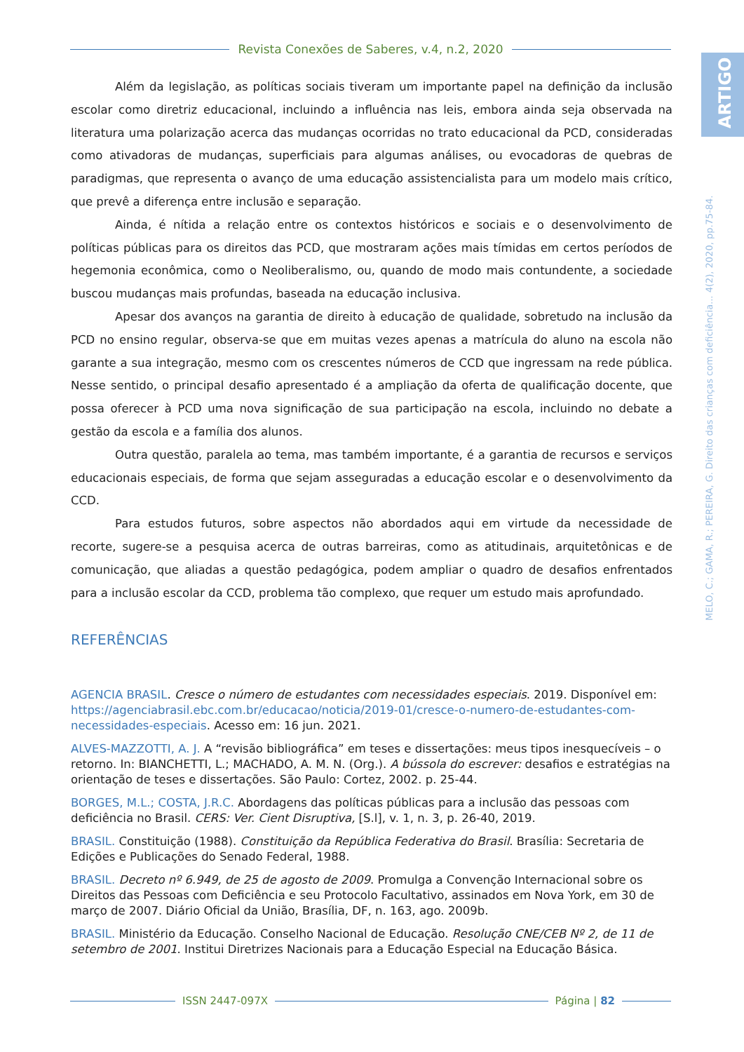Revista Conexões de Saberes, v.4, n.2, 2020
ARTIGO
MELO, C.; GAMA, R.; PEREIRA, G. Direito das crianças com deficiência... 4(2), 2020, pp.75-84.
Além da legislação, as políticas sociais tiveram um importante papel na definição da inclusão escolar como diretriz educacional, incluindo a influência nas leis, embora ainda seja observada na literatura uma polarização acerca das mudanças ocorridas no trato educacional da PCD, consideradas como ativadoras de mudanças, superficiais para algumas análises, ou evocadoras de quebras de paradigmas, que representa o avanço de uma educação assistencialista para um modelo mais crítico, que prevê a diferença entre inclusão e separação.
Ainda, é nítida a relação entre os contextos históricos e sociais e o desenvolvimento de políticas públicas para os direitos das PCD, que mostraram ações mais tímidas em certos períodos de hegemonia econômica, como o Neoliberalismo, ou, quando de modo mais contundente, a sociedade buscou mudanças mais profundas, baseada na educação inclusiva.
Apesar dos avanços na garantia de direito à educação de qualidade, sobretudo na inclusão da PCD no ensino regular, observa-se que em muitas vezes apenas a matrícula do aluno na escola não garante a sua integração, mesmo com os crescentes números de CCD que ingressam na rede pública. Nesse sentido, o principal desafio apresentado é a ampliação da oferta de qualificação docente, que possa oferecer à PCD uma nova significação de sua participação na escola, incluindo no debate a gestão da escola e a família dos alunos.
Outra questão, paralela ao tema, mas também importante, é a garantia de recursos e serviços educacionais especiais, de forma que sejam asseguradas a educação escolar e o desenvolvimento da CCD.
Para estudos futuros, sobre aspectos não abordados aqui em virtude da necessidade de recorte, sugere-se a pesquisa acerca de outras barreiras, como as atitudinais, arquitetônicas e de comunicação, que aliadas a questão pedagógica, podem ampliar o quadro de desafios enfrentados para a inclusão escolar da CCD, problema tão complexo, que requer um estudo mais aprofundado.
REFERÊNCIAS
AGENCIA BRASIL. Cresce o número de estudantes com necessidades especiais. 2019. Disponível em: https://agenciabrasil.ebc.com.br/educacao/noticia/2019-01/cresce-o-numero-de-estudantes-com-necessidades-especiais. Acesso em: 16 jun. 2021.
ALVES-MAZZOTTI, A. J. A “revisão bibliográfica” em teses e dissertações: meus tipos inesquecíveis – o retorno. In: BIANCHETTI, L.; MACHADO, A. M. N. (Org.). A bússola do escrever: desafios e estratégias na orientação de teses e dissertações. São Paulo: Cortez, 2002. p. 25-44.
BORGES, M.L.; COSTA, J.R.C. Abordagens das políticas públicas para a inclusão das pessoas com deficiência no Brasil. CERS: Ver. Cient Disruptiva, [S.l], v. 1, n. 3, p. 26-40, 2019.
BRASIL. Constituição (1988). Constituição da República Federativa do Brasil. Brasília: Secretaria de Edições e Publicações do Senado Federal, 1988.
BRASIL. Decreto nº 6.949, de 25 de agosto de 2009. Promulga a Convenção Internacional sobre os Direitos das Pessoas com Deficiência e seu Protocolo Facultativo, assinados em Nova York, em 30 de março de 2007. Diário Oficial da União, Brasília, DF, n. 163, ago. 2009b.
BRASIL. Ministério da Educação. Conselho Nacional de Educação. Resolução CNE/CEB Nº 2, de 11 de setembro de 2001. Institui Diretrizes Nacionais para a Educação Especial na Educação Básica.
ISSN 2447-097X Página | 82